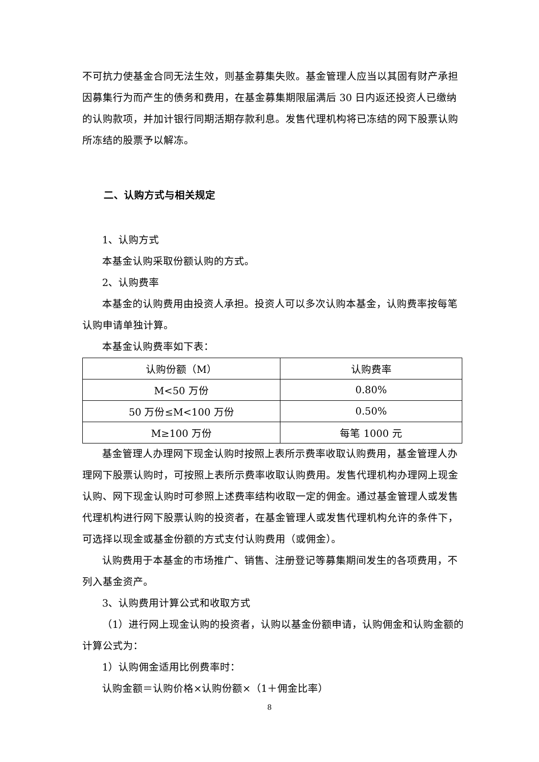不可抗力使基金合同无法生效，则基金募集失败。基金管理人应当以其固有财产承担因募集行为而产生的债务和费用，在基金募集期限届满后 30 日内返还投资人已缴纳的认购款项，并加计银行同期活期存款利息。发售代理机构将已冻结的网下股票认购所冻结的股票予以解冻。
二、认购方式与相关规定
1、认购方式
本基金认购采取份额认购的方式。
2、认购费率
本基金的认购费用由投资人承担。投资人可以多次认购本基金，认购费率按每笔认购申请单独计算。
本基金认购费率如下表：
| 认购份额（M） | 认购费率 |
| --- | --- |
| M<50 万份 | 0.80% |
| 50 万份≤M<100 万份 | 0.50% |
| M≥100 万份 | 每笔 1000 元 |
基金管理人办理网下现金认购时按照上表所示费率收取认购费用，基金管理人办理网下股票认购时，可按照上表所示费率收取认购费用。发售代理机构办理网上现金认购、网下现金认购时可参照上述费率结构收取一定的佣金。通过基金管理人或发售代理机构进行网下股票认购的投资者，在基金管理人或发售代理机构允许的条件下，可选择以现金或基金份额的方式支付认购费用（或佣金）。
认购费用于本基金的市场推广、销售、注册登记等募集期间发生的各项费用，不列入基金资产。
3、认购费用计算公式和收取方式
（1）进行网上现金认购的投资者，认购以基金份额申请，认购佣金和认购金额的计算公式为：
1）认购佣金适用比例费率时：
认购金额＝认购价格×认购份额×（1＋佣金比率）
8